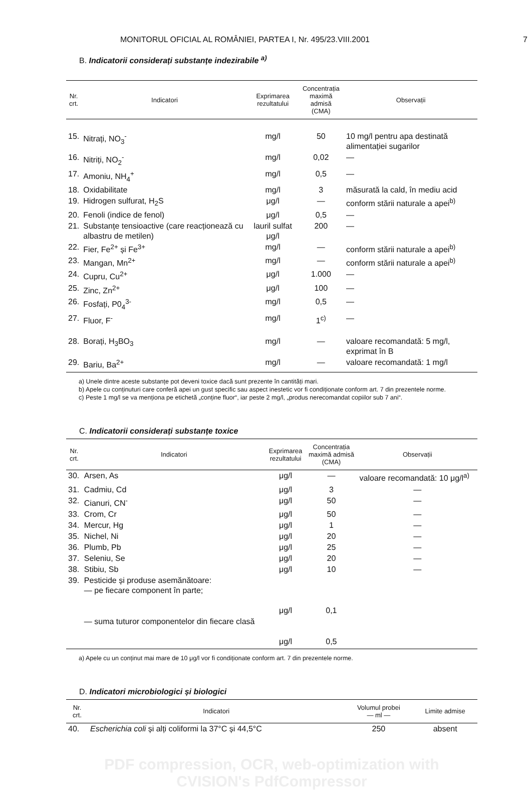MONITORUL OFICIAL AL ROMÂNIEI, PARTEA I, Nr. 495/23.VIII.2001 7
B. Indicatorii considerați substanțe indezirabile <sup>a)</sup>
| Nr. crt. | Indicatori | Exprimarea rezultatului | Concentrația maximă admisă (CMA) | Observații |
| --- | --- | --- | --- | --- |
| 15. | Nitrați, NO<sub>3</sub><sup>-</sup> | mg/l | 50 | 10 mg/l pentru apa destinată alimentației sugarilor |
| 16. | Nitriți, NO<sub>2</sub><sup>-</sup> | mg/l | 0,02 | — |
| 17. | Amoniu, NH<sub>4</sub><sup>+</sup> | mg/l | 0,5 | — |
| 18. | Oxidabilitate | mg/l | 3 | măsurată la cald, în mediu acid |
| 19. | Hidrogen sulfurat, H<sub>2</sub>S | μg/l | — | conform stării naturale a apei<sup>b)</sup> |
| 20. | Fenoli (indice de fenol) | μg/l | 0,5 | — |
| 21. | Substanțe tensioactive (care reacționează cu albastru de metilen) | lauril sulfat μg/l | 200 | — |
| 22. | Fier, Fe<sup>2+</sup> și Fe<sup>3+</sup> | mg/l | — | conform stării naturale a apei<sup>b)</sup> |
| 23. | Mangan, Mn<sup>2+</sup> | mg/l | — | conform stării naturale a apei<sup>b)</sup> |
| 24. | Cupru, Cu<sup>2+</sup> | μg/l | 1.000 | — |
| 25. | Zinc, Zn<sup>2+</sup> | μg/l | 100 | — |
| 26. | Fosfați, P0<sub>4</sub><sup>3-</sup> | mg/l | 0,5 | — |
| 27. | Fluor, F<sup>-</sup> | mg/l | 1<sup>c)</sup> | — |
| 28. | Borați, H<sub>3</sub>BO<sub>3</sub> | mg/l | — | valoare recomandată: 5 mg/l, exprimat în B |
| 29. | Bariu, Ba<sup>2+</sup> | mg/l | — | valoare recomandată: 1 mg/l |
a) Unele dintre aceste substanțe pot deveni toxice dacă sunt prezente în cantități mari.
b) Apele cu conținuturi care conferă apei un gust specific sau aspect inestetic vor fi condiționate conform art. 7 din prezentele norme.
c) Peste 1 mg/l se va menționa pe etichetă „conține fluor“, iar peste 2 mg/l, „produs nerecomandat copiilor sub 7 ani“.
C. Indicatorii considerați substanțe toxice
| Nr. crt. | Indicatori | Exprimarea rezultatului | Concentrația maximă admisă (CMA) | Observații |
| --- | --- | --- | --- | --- |
| 30. | Arsen, As | μg/l | — | valoare recomandată: 10 μg/l<sup>a)</sup> |
| 31. | Cadmiu, Cd | μg/l | 3 | — |
| 32. | Cianuri, CN<sup>-</sup> | μg/l | 50 | — |
| 33. | Crom, Cr | μg/l | 50 | — |
| 34. | Mercur, Hg | μg/l | 1 | — |
| 35. | Nichel, Ni | μg/l | 20 | — |
| 36. | Plumb, Pb | μg/l | 25 | — |
| 37. | Seleniu, Se | μg/l | 20 | — |
| 38. | Stibiu, Sb | μg/l | 10 | — |
| 39. | Pesticide și produse asemănătoare: — pe fiecare component în parte; | μg/l | 0,1 | |
| | — suma tuturor componentelor din fiecare clasă | μg/l | 0,5 | |
a) Apele cu un conținut mai mare de 10 μg/l vor fi condiționate conform art. 7 din prezentele norme.
D. Indicatori microbiologici și biologici
| Nr. crt. | Indicatori | Volumul probei — ml — | Limite admise |
| --- | --- | --- | --- |
| 40. | Escherichia coli și alți coliformi la 37°C și 44,5°C | 250 | absent |
PDF compression, OCR, web-optimization with CVISION's PdfCompressor